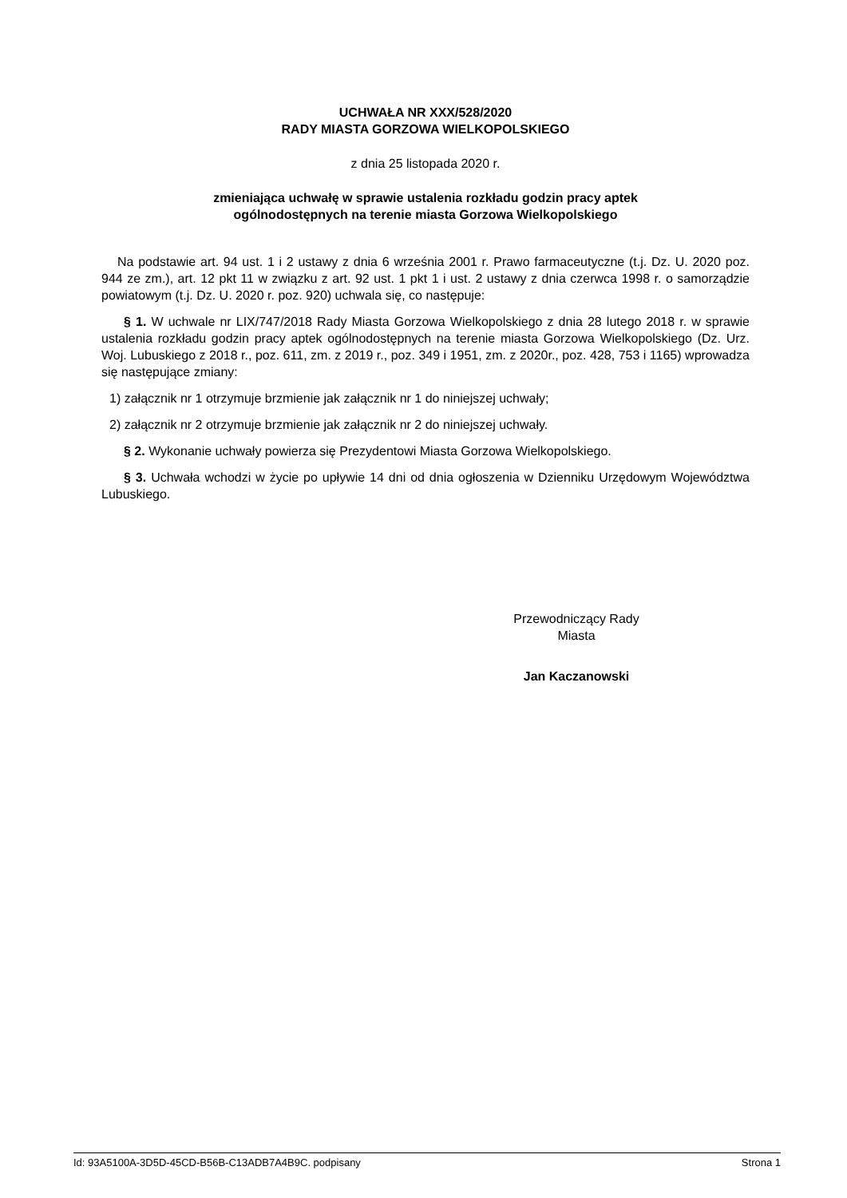UCHWAŁA NR XXX/528/2020
RADY MIASTA GORZOWA WIELKOPOLSKIEGO
z dnia 25 listopada 2020 r.
zmieniająca uchwałę w sprawie ustalenia rozkładu godzin pracy aptek
ogólnodostępnych na terenie miasta Gorzowa Wielkopolskiego
Na podstawie art. 94 ust. 1 i 2 ustawy z dnia 6 września 2001 r. Prawo farmaceutyczne (t.j. Dz. U. 2020 poz. 944 ze zm.), art. 12 pkt 11 w związku z art. 92 ust. 1 pkt 1 i ust. 2 ustawy z dnia czerwca 1998 r. o samorządzie powiatowym (t.j. Dz. U. 2020 r. poz. 920) uchwala się, co następuje:
§ 1. W uchwale nr LIX/747/2018 Rady Miasta Gorzowa Wielkopolskiego z dnia 28 lutego 2018 r. w sprawie ustalenia rozkładu godzin pracy aptek ogólnodostępnych na terenie miasta Gorzowa Wielkopolskiego (Dz. Urz. Woj. Lubuskiego z 2018 r., poz. 611, zm. z 2019 r., poz. 349 i 1951, zm. z 2020r., poz. 428, 753 i 1165) wprowadza się następujące zmiany:
1) załącznik nr 1 otrzymuje brzmienie jak załącznik nr 1 do niniejszej uchwały;
2) załącznik nr 2 otrzymuje brzmienie jak załącznik nr 2 do niniejszej uchwały.
§ 2. Wykonanie uchwały powierza się Prezydentowi Miasta Gorzowa Wielkopolskiego.
§ 3. Uchwała wchodzi w życie po upływie 14 dni od dnia ogłoszenia w Dzienniku Urzędowym Województwa Lubuskiego.
Przewodniczący Rady
Miasta
Jan Kaczanowski
Id: 93A5100A-3D5D-45CD-B56B-C13ADB7A4B9C. podpisany Strona 1